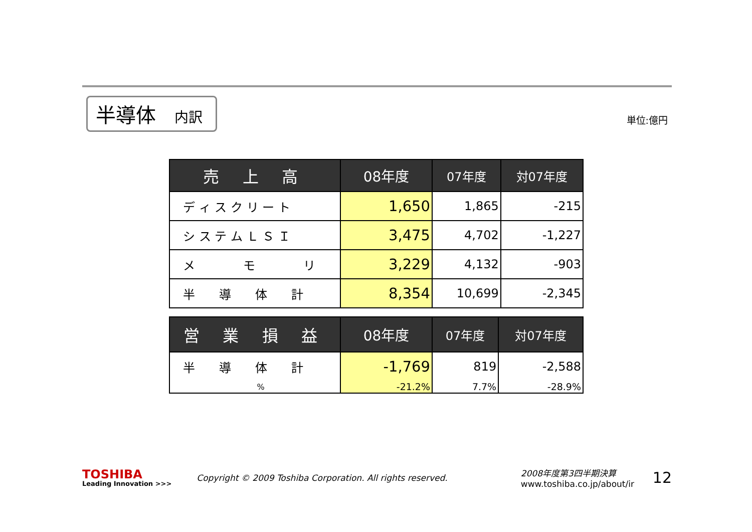半導体 内訳
単位:億円
| 売 上 高 | 08年度 | 07年度 | 対07年度 |
| --- | --- | --- | --- |
| デ ィ ス ク リ ー ト | 1,650 | 1,865 | -215 |
| シ ス テ ム Ｌ Ｓ Ｉ | 3,475 | 4,702 | -1,227 |
| メ モ リ | 3,229 | 4,132 | -903 |
| 半 導 体 計 | 8,354 | 10,699 | -2,345 |
| 営 業 損 益 | 08年度 | 07年度 | 対07年度 |
| --- | --- | --- | --- |
| 半 導 体 計 | -1,769 | 819 | -2,588 |
| % | -21.2% | 7.7% | -28.9% |
TOSHIBA
Leading Innovation >>>
Copyright © 2009 Toshiba Corporation. All rights reserved.
2008年度第3四半期決算
www.toshiba.co.jp/about/ir
12